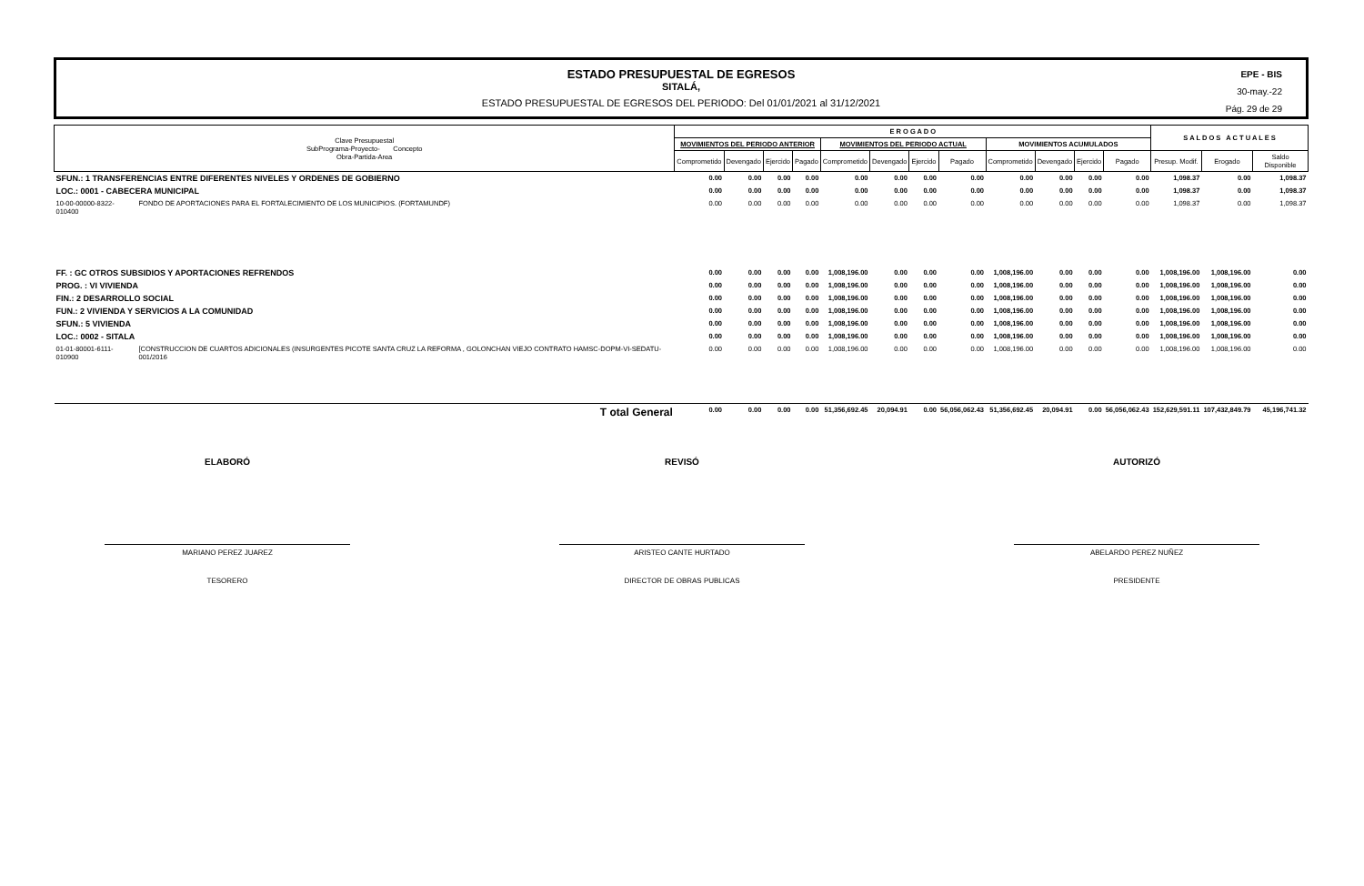ESTADO PRESUPUESTAL DE EGRESOS
SITALÁ,
ESTADO PRESUPUESTAL DE EGRESOS DEL PERIODO: Del 01/01/2021 al 31/12/2021
EPE - BIS
30-may.-22
Pág. 29 de 29
| Clave Presupuestal SubPrograma-Proyecto- Concepto Obra-Partida-Area | | E R O G A D O | | | | | | | | | | | | S A L D O S A C T U A L E S | | |
| --- | --- | --- | --- | --- | --- | --- | --- | --- | --- | --- | --- | --- | --- | --- | --- | --- |
| | | MOVIMIENTOS DEL PERIODO ANTERIOR | | | | MOVIMIENTOS DEL PERIODO ACTUAL | | | | MOVIMIENTOS ACUMULADOS | | | | | | |
| | | Comprometido | Devengado | Ejercido | Pagado | Comprometido | Devengado | Ejercido | Pagado | Comprometido | Devengado | Ejercido | Pagado | Presup. Modif. | Erogado | Saldo Disponible |
| SFUN.: 1 TRANSFERENCIAS ENTRE DIFERENTES NIVELES Y ORDENES DE GOBIERNO | | 0.00 | 0.00 | 0.00 | 0.00 | 0.00 | 0.00 | 0.00 | 0.00 | 0.00 | 0.00 | 0.00 | 0.00 | 1,098.37 | 0.00 | 1,098.37 |
| LOC.: 0001 - CABECERA MUNICIPAL | | 0.00 | 0.00 | 0.00 | 0.00 | 0.00 | 0.00 | 0.00 | 0.00 | 0.00 | 0.00 | 0.00 | 0.00 | 1,098.37 | 0.00 | 1,098.37 |
| 10-00-00000-8322-010400 | FONDO DE APORTACIONES PARA EL FORTALECIMIENTO DE LOS MUNICIPIOS. (FORTAMUNDF) | 0.00 | 0.00 | 0.00 | 0.00 | 0.00 | 0.00 | 0.00 | 0.00 | 0.00 | 0.00 | 0.00 | 0.00 | 1,098.37 | 0.00 | 1,098.37 |
| FF. : GC OTROS SUBSIDIOS Y APORTACIONES REFRENDOS | | 0.00 | 0.00 | 0.00 | 0.00 | 1,008,196.00 | 0.00 | 0.00 | 0.00 | 1,008,196.00 | 0.00 | 0.00 | 0.00 | 1,008,196.00 | 1,008,196.00 | 0.00 |
| PROG. : VI VIVIENDA | | 0.00 | 0.00 | 0.00 | 0.00 | 1,008,196.00 | 0.00 | 0.00 | 0.00 | 1,008,196.00 | 0.00 | 0.00 | 0.00 | 1,008,196.00 | 1,008,196.00 | 0.00 |
| FIN.: 2 DESARROLLO SOCIAL | | 0.00 | 0.00 | 0.00 | 0.00 | 1,008,196.00 | 0.00 | 0.00 | 0.00 | 1,008,196.00 | 0.00 | 0.00 | 0.00 | 1,008,196.00 | 1,008,196.00 | 0.00 |
| FUN.: 2 VIVIENDA Y SERVICIOS A LA COMUNIDAD | | 0.00 | 0.00 | 0.00 | 0.00 | 1,008,196.00 | 0.00 | 0.00 | 0.00 | 1,008,196.00 | 0.00 | 0.00 | 0.00 | 1,008,196.00 | 1,008,196.00 | 0.00 |
| SFUN.: 5 VIVIENDA | | 0.00 | 0.00 | 0.00 | 0.00 | 1,008,196.00 | 0.00 | 0.00 | 0.00 | 1,008,196.00 | 0.00 | 0.00 | 0.00 | 1,008,196.00 | 1,008,196.00 | 0.00 |
| LOC.: 0002 - SITALA | | 0.00 | 0.00 | 0.00 | 0.00 | 1,008,196.00 | 0.00 | 0.00 | 0.00 | 1,008,196.00 | 0.00 | 0.00 | 0.00 | 1,008,196.00 | 1,008,196.00 | 0.00 |
| 01-01-80001-6111-010900 | [CONSTRUCCION DE CUARTOS ADICIONALES (INSURGENTES PICOTE SANTA CRUZ LA REFORMA , GOLONCHAN VIEJO CONTRATO HAMSC-DOPM-VI-SEDATU-001/2016 | 0.00 | 0.00 | 0.00 | 0.00 | 1,008,196.00 | 0.00 | 0.00 | 0.00 | 1,008,196.00 | 0.00 | 0.00 | 0.00 | 1,008,196.00 | 1,008,196.00 | 0.00 |
| T otal General | | 0.00 | 0.00 | 0.00 | 0.00 | 51,356,692.45 | 20,094.91 | 0.00 | 56,056,062.43 | 51,356,692.45 | 20,094.91 | 0.00 | 56,056,062.43 | 152,629,591.11 | 107,432,849.79 | 45,196,741.32 |
ELABORÓ
MARIANO PEREZ JUAREZ
TESORERO
REVISÓ
ARISTEO CANTE HURTADO
DIRECTOR DE OBRAS PUBLICAS
AUTORIZÓ
ABELARDO PEREZ NUÑEZ
PRESIDENTE